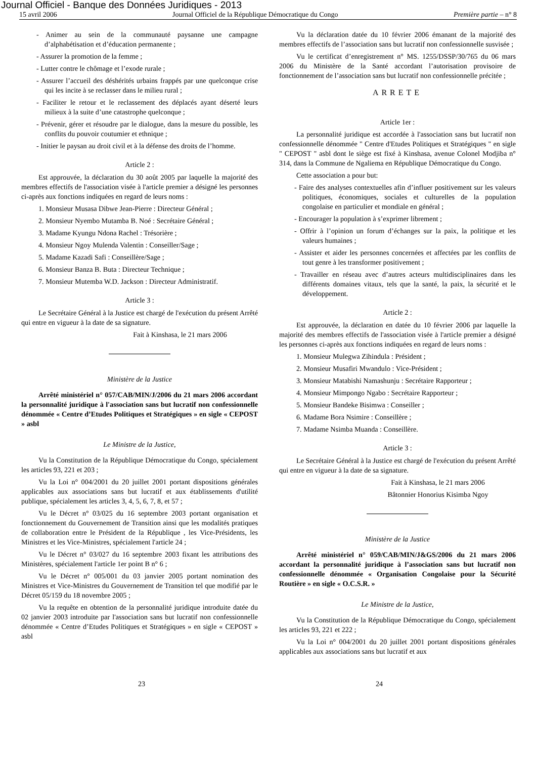Journal Officiel - Banque des Données Juridiques - 2013
15 avril 2006 Journal Officiel de la République Démocratique du Congo Première partie – n° 8
- Animer au sein de la communauté paysanne une campagne d’alphabétisation et d’éducation permanente ;
- Assurer la promotion de la femme ;
- Lutter contre le chômage et l’exode rurale ;
- Assurer l’accueil des déshérités urbains frappés par une quelconque crise qui les incite à se reclasser dans le milieu rural ;
- Faciliter le retour et le reclassement des déplacés ayant déserté leurs milieux à la suite d’une catastrophe quelconque ;
- Prévenir, gérer et résoudre par le dialogue, dans la mesure du possible, les conflits du pouvoir coutumier et ethnique ;
- Initier le paysan au droit civil et à la défense des droits de l’homme.
Article 2 :
Est approuvée, la déclaration du 30 août 2005 par laquelle la majorité des membres effectifs de l'association visée à l'article premier a désigné les personnes ci-après aux fonctions indiquées en regard de leurs noms :
1. Monsieur Musasa Dibwe Jean-Pierre : Directeur Général ;
2. Monsieur Nyembo Mutamba B. Noé : Secrétaire Général ;
3. Madame Kyungu Ndona Rachel : Trésorière ;
4. Monsieur Ngoy Mulenda Valentin : Conseiller/Sage ;
5. Madame Kazadi Safi : Conseillère/Sage ;
6. Monsieur Banza B. Buta : Directeur Technique ;
7. Monsieur Mutemba W.D. Jackson : Directeur Administratif.
Article 3 :
Le Secrétaire Général à la Justice est chargé de l'exécution du présent Arrêté qui entre en vigueur à la date de sa signature.
Fait à Kinshasa, le 21 mars 2006
Ministère de la Justice
Arrêté ministériel n° 057/CAB/MIN/J/2006 du 21 mars 2006 accordant la personnalité juridique à l'association sans but lucratif non confessionnelle dénommée « Centre d’Etudes Politiques et Stratégiques » en sigle « CEPOST » asbl
Le Ministre de la Justice,
Vu la Constitution de la République Démocratique du Congo, spécialement les articles 93, 221 et 203 ;
Vu la Loi n° 004/2001 du 20 juillet 2001 portant dispositions générales applicables aux associations sans but lucratif et aux établissements d'utilité publique, spécialement les articles 3, 4, 5, 6, 7, 8, et 57 ;
Vu le Décret n° 03/025 du 16 septembre 2003 portant organisation et fonctionnement du Gouvernement de Transition ainsi que les modalités pratiques de collaboration entre le Président de la République , les Vice-Présidents, les Ministres et les Vice-Ministres, spécialement l'article 24 ;
Vu le Décret n° 03/027 du 16 septembre 2003 fixant les attributions des Ministères, spécialement l'article 1er point B n° 6 ;
Vu le Décret n° 005/001 du 03 janvier 2005 portant nomination des Ministres et Vice-Ministres du Gouvernement de Transition tel que modifié par le Décret 05/159 du 18 novembre 2005 ;
Vu la requête en obtention de la personnalité juridique introduite datée du 02 janvier 2003 introduite par l'association sans but lucratif non confessionnelle dénommée « Centre d’Etudes Politiques et Stratégiques » en sigle « CEPOST » asbl
Vu la déclaration datée du 10 février 2006 émanant de la majorité des membres effectifs de l’association sans but lucratif non confessionnelle susvisée ;
Vu le certificat d’enregistrement n° MS. 1255/DSSP/30/765 du 06 mars 2006 du Ministère de la Santé accordant l’autorisation provisoire de fonctionnement de l’association sans but lucratif non confessionnelle précitée ;
ARRETE
Article 1er :
La personnalité juridique est accordée à l'association sans but lucratif non confessionnelle dénommée " Centre d'Etudes Politiques et Stratégiques " en sigle " CEPOST " asbl dont le siège est fixé à Kinshasa, avenue Colonel Modjiba n° 314, dans la Commune de Ngaliema en République Démocratique du Congo.
Cette association a pour but:
- Faire des analyses contextuelles afin d’influer positivement sur les valeurs politiques, économiques, sociales et culturelles de la population congolaise en particulier et mondiale en général ;
- Encourager la population à s’exprimer librement ;
- Offrir à l’opinion un forum d’échanges sur la paix, la politique et les valeurs humaines ;
- Assister et aider les personnes concernées et affectées par les conflits de tout genre à les transformer positivement ;
- Travailler en réseau avec d’autres acteurs multidisciplinaires dans les différents domaines vitaux, tels que la santé, la paix, la sécurité et le développement.
Article 2 :
Est approuvée, la déclaration en datée du 10 février 2006 par laquelle la majorité des membres effectifs de l'association visée à l'article premier a désigné les personnes ci-après aux fonctions indiquées en regard de leurs noms :
1. Monsieur Mulegwa Zihindula : Président ;
2. Monsieur Musafiri Mwandulo : Vice-Président ;
3. Monsieur Matabishi Namashunju : Secrétaire Rapporteur ;
4. Monsieur Mimpongo Ngabo : Secrétaire Rapporteur ;
5. Monsieur Bandeke Bisimwa : Conseiller ;
6. Madame Bora Nsimire : Conseillère ;
7. Madame Nsimba Muanda : Conseillère.
Article 3 :
Le Secrétaire Général à la Justice est chargé de l'exécution du présent Arrêté qui entre en vigueur à la date de sa signature.
Fait à Kinshasa, le 21 mars 2006
Bâtonnier Honorius Kisimba Ngoy
Ministère de la Justice
Arrêté ministériel n° 059/CAB/MIN/J&GS/2006 du 21 mars 2006 accordant la personnalité juridique à l’association sans but lucratif non confessionnelle dénommée « Organisation Congolaise pour la Sécurité Routière » en sigle « O.C.S.R. »
Le Ministre de la Justice,
Vu la Constitution de la République Démocratique du Congo, spécialement les articles 93, 221 et 222 ;
Vu la Loi n° 004/2001 du 20 juillet 2001 portant dispositions générales applicables aux associations sans but lucratif et aux
23 24